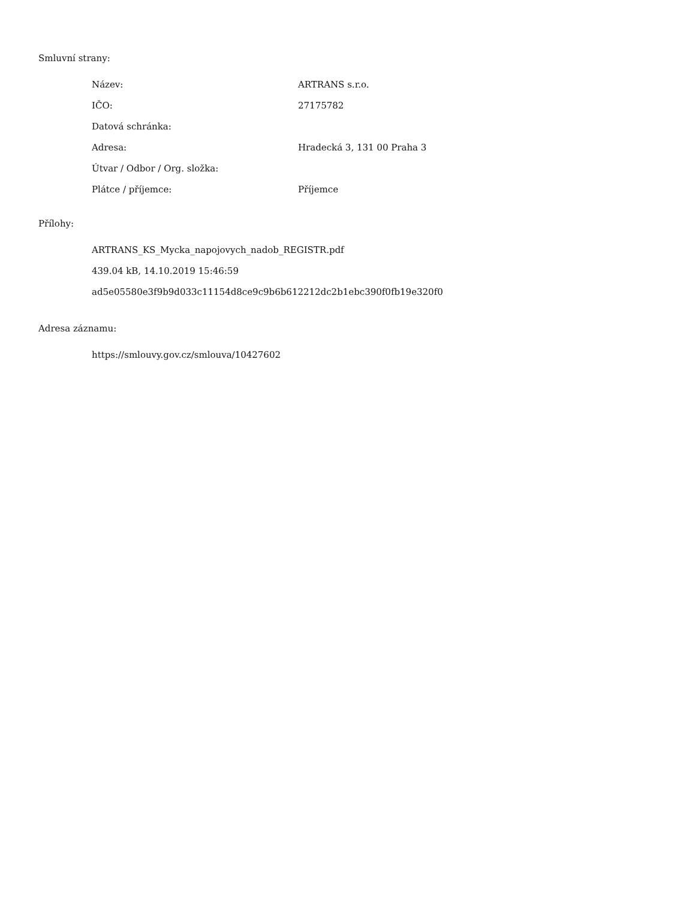Smluvní strany:
| Název: | ARTRANS s.r.o. |
| IČO: | 27175782 |
| Datová schránka: | |
| Adresa: | Hradecká 3, 131 00 Praha 3 |
| Útvar / Odbor / Org. složka: | |
| Plátce / příjemce: | Příjemce |
Přílohy:
ARTRANS_KS_Mycka_napojovych_nadob_REGISTR.pdf
439.04 kB, 14.10.2019 15:46:59
ad5e05580e3f9b9d033c11154d8ce9c9b6b612212dc2b1ebc390f0fb19e320f0
Adresa záznamu:
https://smlouvy.gov.cz/smlouva/10427602